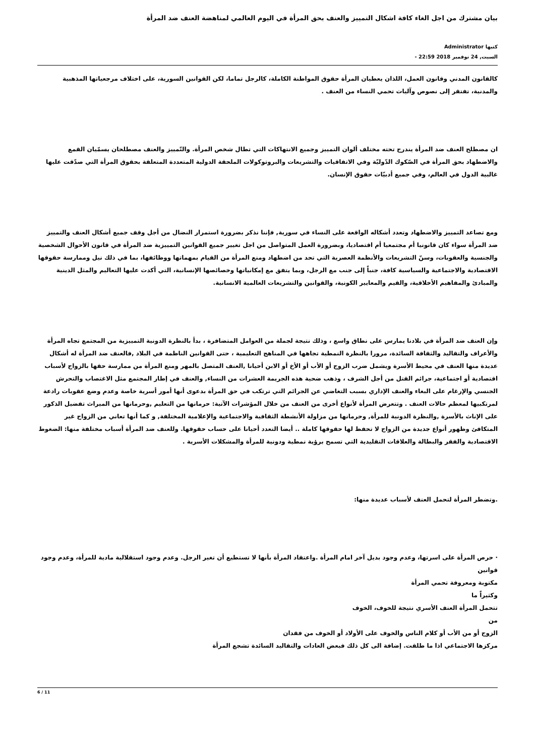بيان مشترك من اجل الغاء كافة اشكال التمييز والعنف بحق المرأة في اليوم العالمي لمناهضة العنف ضد المرأة
كتبها Administrator
السبت, 24 نوفمبر 2018 22:59 -
كالقانون المدني وقانون العمل، اللذان يعطيان المرأة حقوق المواطنة الكاملة، كالرجل تماما، لكن القوانين السورية، على اختلاف مرجعياتها المذهبية والمدنية، تفتقر إلى نصوص وآليات تحمي النساء من العنف .
ان مصطلح العنف ضد المرأة يندرج تحته مختلف ألوان التمييز وجميع الانتهاكات التي تطال شخص المرأة. والتّمييز والعنف مصطلحان يسمّيان القمع والاضطهاد بحق المرأة في الصّكوك الدّوليّة وفي الاتفاقيات والتشريعات والبروتوكولات الملحقة الدولية المتعددة المتعلقة بحقوق المرأة التي صدّقت عليها غالبية الدول في العالم، وفي جميع أدبيّات حقوق الإنسان.
ومع تصاعد التمييز والاضطهاد وتعدد أشكاله الواقعة على النساء في سورية, فإننا نذكر بضرورة استمرار النضال من أجل وقف جميع أشكال العنف والتمييز ضد المرأة سواء كان قانونيا أم مجتمعيا أم اقتصاديا، وبضرورة العمل المتواصل من اجل تغيير جميع القوانين التمييزية ضد المرأة في قانون الأحوال الشخصية والجنسية والعقوبات، وسنّ التشريعات والأنظمة العصرية التي تحد من اضطهاد ومنع المرأة من القيام بمهماتها ووظائفها، بما في ذلك نيل وممارسة حقوقها الاقتصادية والاجتماعية والسياسية كافة، جنباً إلى جنب مع الرجل، وبما يتفق مع إمكانياتها وخصائصها الإنسانية، التي أكدت عليها التعاليم والمثل الدينية والمبادئ والمفاهيم الأخلاقية، والقيم والمعايير الكونية، والقوانين والتشريعات العالمية الانسانية.
وإن العنف ضد المرأة في بلادنا يمارس على نطاق واسع ، وذلك نتيجة لجملة من العوامل المتضافرة ، بدأ بالنظرة الدونية التمييزية من المجتمع تجاه المرأة والأعراف والتقاليد والثقافة السائدة، مرورا بالنظرة النمطية تجاهها في المناهج التعليمية ، حتى القوانين الناظمة في البلاد ,فالعنف ضد المرأة له أشكال عديدة منها العنف في محيط الأسرة ويشمل ضرب الزوج أو الأب أو الأخ أو الابن أحيانا ,العنف المتصل بالمهر ومنع المرأة من ممارسة حقها بالزواج لأسباب اقتصادية أو اجتماعية، جرائم القتل من أجل الشرف ، وذهب ضحية هذه الجريمة العشرات من النساء, والعنف في إطار المجتمع مثل الاغتصاب والتحرش الجنسي والإرغام على البغاء والعنف الإداري بسبب التغاضي عن الجرائم التي ترتكب في حق المرأة بدعوى أنها أمور أسرية خاصة وعدم وضع عقوبات رادعة لمرتكبيها لمعظم حالات العنف . وتتعرض المرأة لأنواع أخرى من العنف من خلال المؤشرات الآتية: حرمانها من التعليم ,وحرمانها من الميراث تفضيل الذكور على الإناث بالأسرة ,والنظرة الدونية للمرأة, وحرمانها من مزاولة الأنشطة الثقافية والاجتماعية والإعلامية المختلفة, و كما أنها تعاني من الزواج غير المتكافئ وظهور أنواع جديدة من الزواج لا تحفظ لها حقوقها كاملة .. أيضا التعدد أحيانا على حساب حقوقها. وللعنف ضد المرأة أسباب مختلفة منها: الضغوط الاقتصادية والفقر والبطالة والعلاقات التقليدية التي تسمح برؤية نمطية ودونية للمرأة والمشكلات الأسرية .
.وتضطر المرأة لتحمل العنف لأسباب عديدة منها:
· حرص المرأة على اسرتها، وعدم وجود بديل آخر امام المرأة .واعتقاد المرأة بأنها لا تستطيع أن تغير الرجل. وعدم وجود استقلالية مادية للمرأة، وعدم وجود قوانين
مكتوبة ومعروفة تحمي المرأة
وكثيراً ما
تتحمل المرأة العنف الأسري نتيجة للخوف، الخوف
من
الزوج أو من الأب أو كلام الناس والخوف على الأولاد أو الخوف من فقدان
مركزها الاجتماعي اذا ما طلقت. إضافة الى كل ذلك فبعض العادات والتقاليد السائدة تشجع المرأة
6 / 11